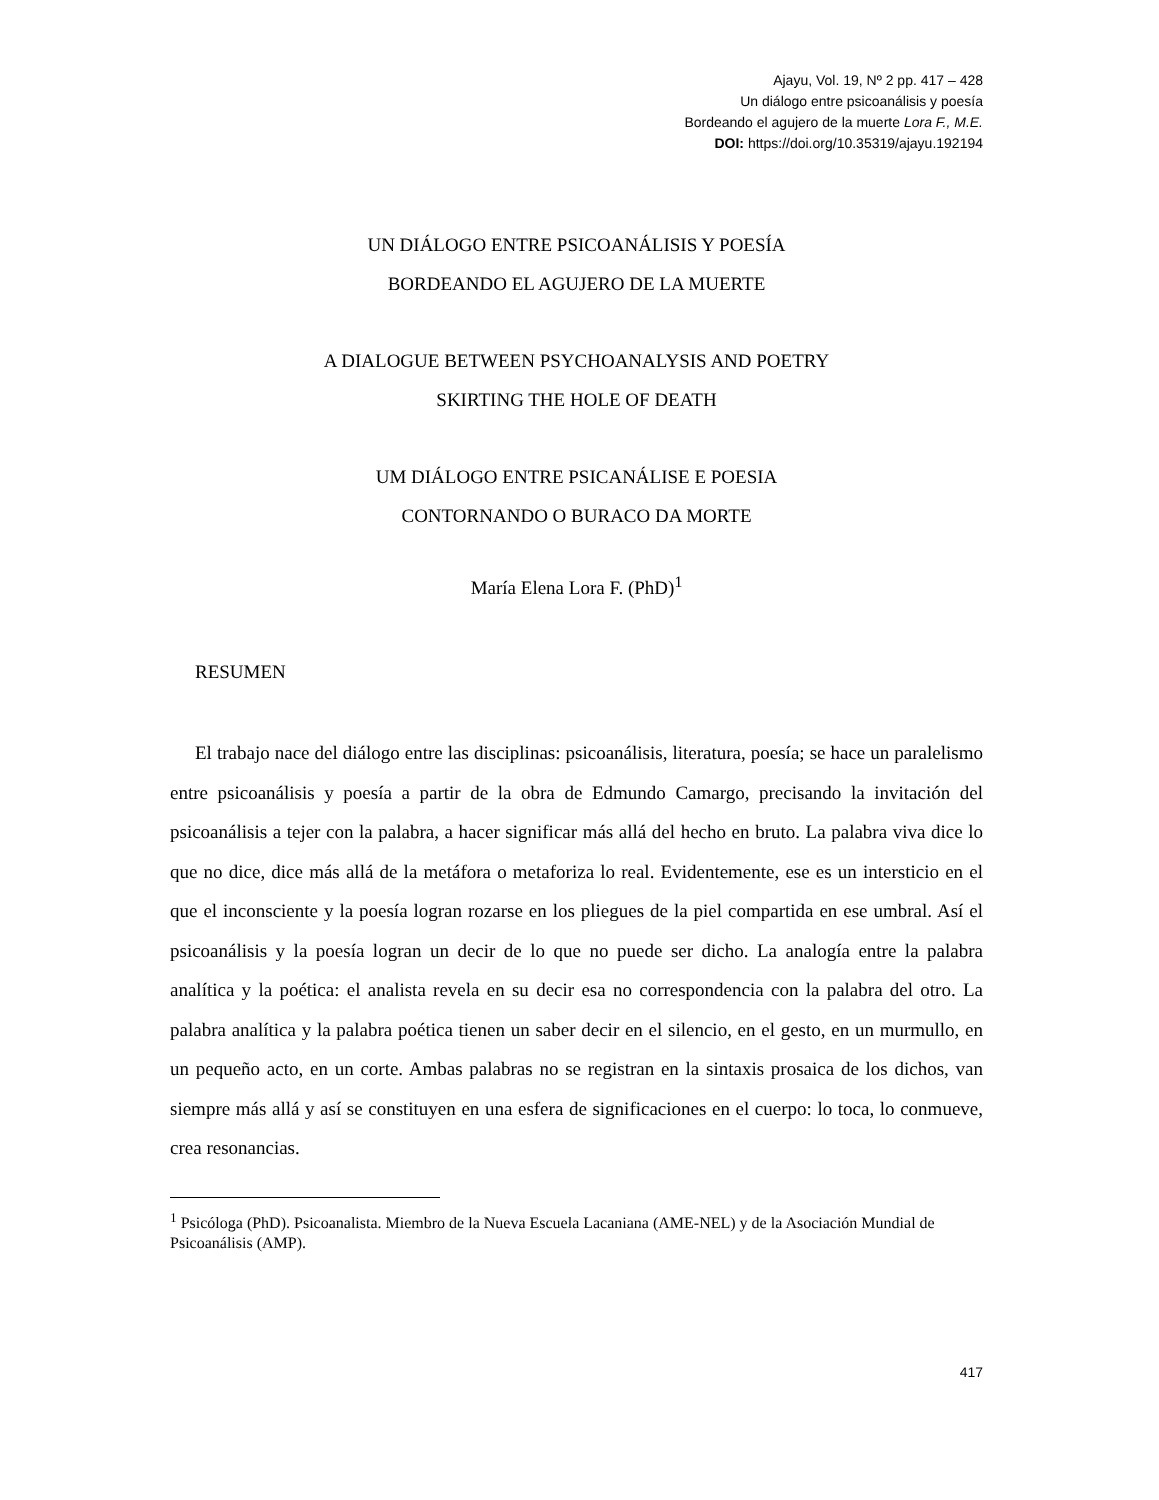Ajayu, Vol. 19, Nº 2 pp. 417 – 428
Un diálogo entre psicoanálisis y poesía
Bordeando el agujero de la muerte Lora F., M.E.
DOI: https://doi.org/10.35319/ajayu.192194
UN DIÁLOGO ENTRE PSICOANÁLISIS Y POESÍA
BORDEANDO EL AGUJERO DE LA MUERTE
A DIALOGUE BETWEEN PSYCHOANALYSIS AND POETRY
SKIRTING THE HOLE OF DEATH
UM DIÁLOGO ENTRE PSICANÁLISE E POESIA
CONTORNANDO O BURACO DA MORTE
María Elena Lora F. (PhD)<sup>1</sup>
RESUMEN
El trabajo nace del diálogo entre las disciplinas: psicoanálisis, literatura, poesía; se hace un paralelismo entre psicoanálisis y poesía a partir de la obra de Edmundo Camargo, precisando la invitación del psicoanálisis a tejer con la palabra, a hacer significar más allá del hecho en bruto. La palabra viva dice lo que no dice, dice más allá de la metáfora o metaforiza lo real. Evidentemente, ese es un intersticio en el que el inconsciente y la poesía logran rozarse en los pliegues de la piel compartida en ese umbral. Así el psicoanálisis y la poesía logran un decir de lo que no puede ser dicho. La analogía entre la palabra analítica y la poética: el analista revela en su decir esa no correspondencia con la palabra del otro. La palabra analítica y la palabra poética tienen un saber decir en el silencio, en el gesto, en un murmullo, en un pequeño acto, en un corte. Ambas palabras no se registran en la sintaxis prosaica de los dichos, van siempre más allá y así se constituyen en una esfera de significaciones en el cuerpo: lo toca, lo conmueve, crea resonancias.
<sup>1</sup> Psicóloga (PhD). Psicoanalista. Miembro de la Nueva Escuela Lacaniana (AME-NEL) y de la Asociación Mundial de Psicoanálisis (AMP).
417